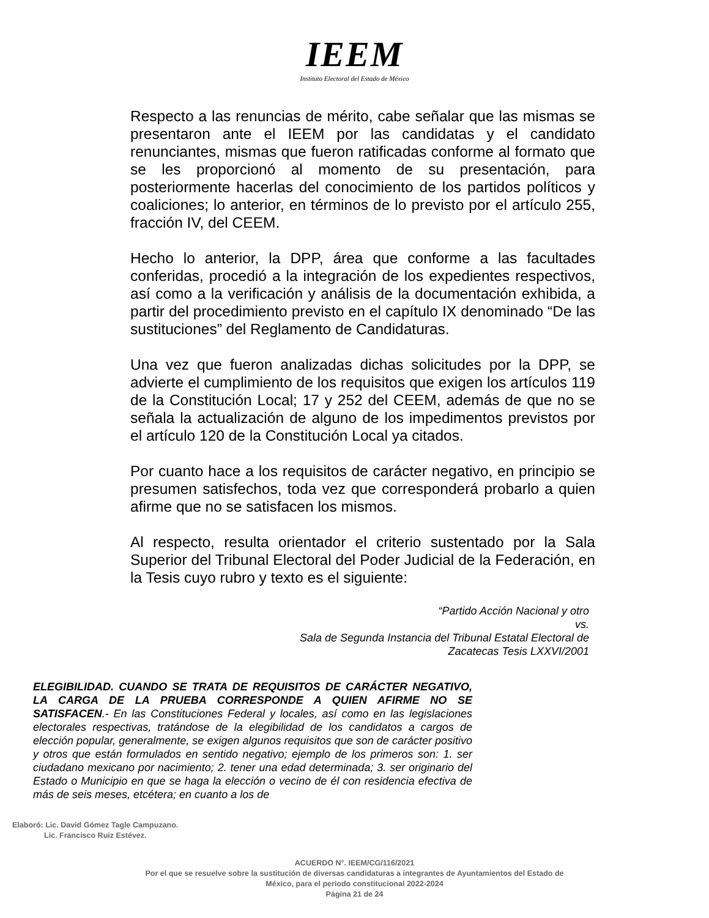IEEM
Instituto Electoral del Estado de México
Respecto a las renuncias de mérito, cabe señalar que las mismas se presentaron ante el IEEM por las candidatas y el candidato renunciantes, mismas que fueron ratificadas conforme al formato que se les proporcionó al momento de su presentación, para posteriormente hacerlas del conocimiento de los partidos políticos y coaliciones; lo anterior, en términos de lo previsto por el artículo 255, fracción IV, del CEEM.
Hecho lo anterior, la DPP, área que conforme a las facultades conferidas, procedió a la integración de los expedientes respectivos, así como a la verificación y análisis de la documentación exhibida, a partir del procedimiento previsto en el capítulo IX denominado “De las sustituciones” del Reglamento de Candidaturas.
Una vez que fueron analizadas dichas solicitudes por la DPP, se advierte el cumplimiento de los requisitos que exigen los artículos 119 de la Constitución Local; 17 y 252 del CEEM, además de que no se señala la actualización de alguno de los impedimentos previstos por el artículo 120 de la Constitución Local ya citados.
Por cuanto hace a los requisitos de carácter negativo, en principio se presumen satisfechos, toda vez que corresponderá probarlo a quien afirme que no se satisfacen los mismos.
Al respecto, resulta orientador el criterio sustentado por la Sala Superior del Tribunal Electoral del Poder Judicial de la Federación, en la Tesis cuyo rubro y texto es el siguiente:
“Partido Acción Nacional y otro
vs.
Sala de Segunda Instancia del Tribunal Estatal Electoral de
Zacatecas Tesis LXXVI/2001
ELEGIBILIDAD. CUANDO SE TRATA DE REQUISITOS DE CARÁCTER NEGATIVO, LA CARGA DE LA PRUEBA CORRESPONDE A QUIEN AFIRME NO SE SATISFACEN.- En las Constituciones Federal y locales, así como en las legislaciones electorales respectivas, tratándose de la elegibilidad de los candidatos a cargos de elección popular, generalmente, se exigen algunos requisitos que son de carácter positivo y otros que están formulados en sentido negativo; ejemplo de los primeros son: 1. ser ciudadano mexicano por nacimiento; 2. tener una edad determinada; 3. ser originario del Estado o Municipio en que se haga la elección o vecino de él con residencia efectiva de más de seis meses, etcétera; en cuanto a los de
Elaboró: Lic. David Gómez Tagle Campuzano.
Lic. Francisco Ruiz Estévez.
ACUERDO N°. IEEM/CG/116/2021
Por el que se resuelve sobre la sustitución de diversas candidaturas a integrantes de Ayuntamientos del Estado de
México, para el periodo constitucional 2022-2024
Página 21 de 24